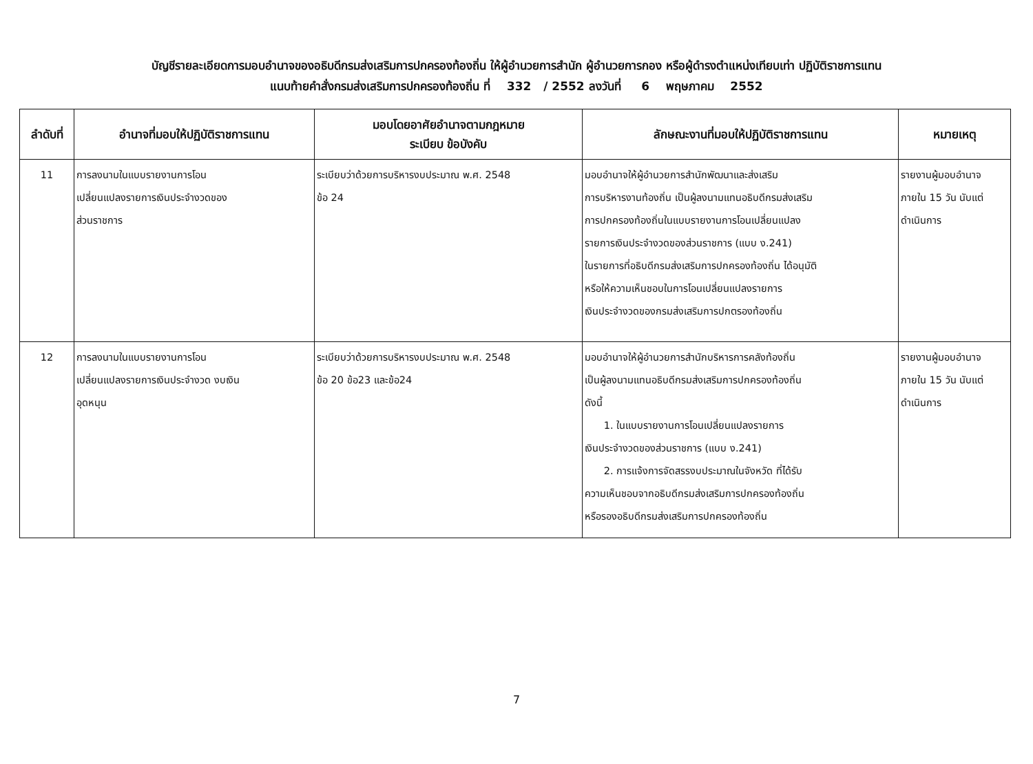บัญชีรายละเอียดการมอบอำนาจของอธิบดีกรมส่งเสริมการปกครองท้องถิ่น ให้ผู้อำนวยการสำนัก ผู้อำนวยการกอง หรือผู้ดำรงตำแหน่งเทียบเท่า ปฏิบัติราชการแทน
แนบท้ายคำสั่งกรมส่งเสริมการปกครองท้องถิ่น ที่ 332 / 2552 ลงวันที่ 6 พฤษภาคม 2552
| ลำดับที่ | อำนาจที่มอบให้ปฏิบัติราชการแทน | มอบโดยอาศัยอำนาจตามกฎหมาย ระเบียบ ข้อบังคับ | ลักษณะงานที่มอบให้ปฏิบัติราชการแทน | หมายเหตุ |
| --- | --- | --- | --- | --- |
| 11 | การลงนามในแบบรายงานการโอน เปลี่ยนแปลงรายการเงินประจำงวดของ ส่วนราชการ | ระเบียบว่าด้วยการบริหารงบประมาณ พ.ศ. 2548 ข้อ 24 | มอบอำนาจให้ผู้อำนวยการสำนักพัฒนาและส่งเสริม การบริหารงานท้องถิ่น เป็นผู้ลงนามแทนอธิบดีกรมส่งเสริม การปกครองท้องถิ่นในแบบรายงานการโอนเปลี่ยนแปลง รายการเงินประจำงวดของส่วนราชการ (แบบ ง.241) ในรายการที่อธิบดีกรมส่งเสริมการปกครองท้องถิ่น ได้อนุมัติ หรือให้ความเห็นชอบในการโอนเปลี่ยนแปลงรายการ เงินประจำงวดของกรมส่งเสริมการปกตรองท้องถิ่น | รายงานผู้มอบอำนาจ ภายใน 15 วัน นับแต่ ดำเนินการ |
| 12 | การลงนามในแบบรายงานการโอน เปลี่ยนแปลงรายการเงินประจำงวด งบเงิน อุดหนุน | ระเบียบว่าด้วยการบริหารงบประมาณ พ.ศ. 2548 ข้อ 20 ข้อ23 และข้อ24 | มอบอำนาจให้ผู้อำนวยการสำนักบริหารการคลังท้องถิ่น เป็นผู้ลงนามแทนอธิบดีกรมส่งเสริมการปกครองท้องถิ่น ดังนี้ 1. ในแบบรายงานการโอนเปลี่ยนแปลงรายการ เงินประจำงวดของส่วนราชการ (แบบ ง.241) 2. การแจ้งการจัดสรรงบประมาณในจังหวัด ที่ได้รับ ความเห็นชอบจากอธิบดีกรมส่งเสริมการปกครองท้องถิ่น หรือรองอธิบดีกรมส่งเสริมการปกครองท้องถิ่น | รายงานผู้มอบอำนาจ ภายใน 15 วัน นับแต่ ดำเนินการ |
​
7